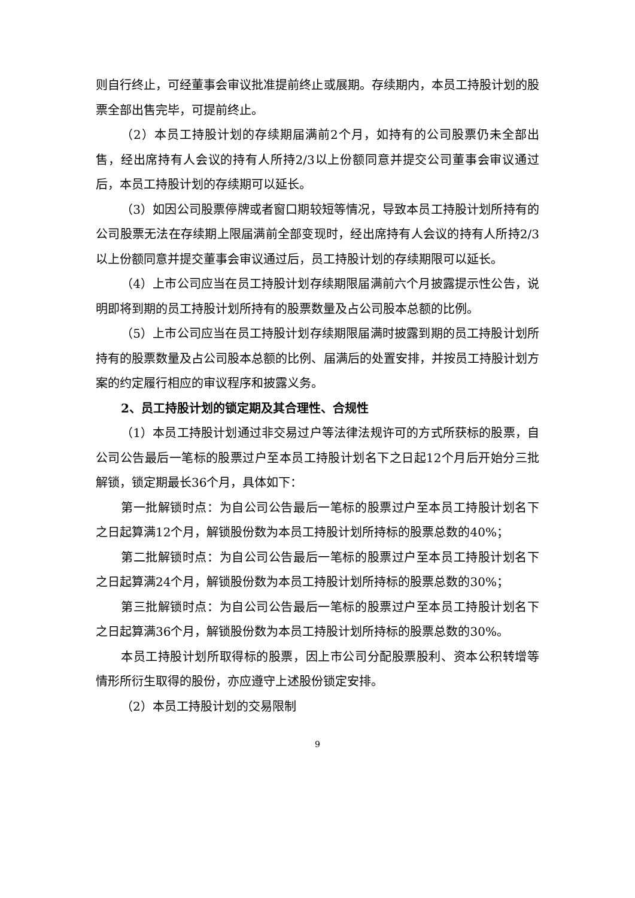则自行终止，可经董事会审议批准提前终止或展期。存续期内，本员工持股计划的股票全部出售完毕，可提前终止。
（2）本员工持股计划的存续期届满前2个月，如持有的公司股票仍未全部出售，经出席持有人会议的持有人所持2/3以上份额同意并提交公司董事会审议通过后，本员工持股计划的存续期可以延长。
（3）如因公司股票停牌或者窗口期较短等情况，导致本员工持股计划所持有的公司股票无法在存续期上限届满前全部变现时，经出席持有人会议的持有人所持2/3以上份额同意并提交董事会审议通过后，员工持股计划的存续期限可以延长。
（4）上市公司应当在员工持股计划存续期限届满前六个月披露提示性公告，说明即将到期的员工持股计划所持有的股票数量及占公司股本总额的比例。
（5）上市公司应当在员工持股计划存续期限届满时披露到期的员工持股计划所持有的股票数量及占公司股本总额的比例、届满后的处置安排，并按员工持股计划方案的约定履行相应的审议程序和披露义务。
2、员工持股计划的锁定期及其合理性、合规性
（1）本员工持股计划通过非交易过户等法律法规许可的方式所获标的股票，自公司公告最后一笔标的股票过户至本员工持股计划名下之日起12个月后开始分三批解锁，锁定期最长36个月，具体如下：
第一批解锁时点：为自公司公告最后一笔标的股票过户至本员工持股计划名下之日起算满12个月，解锁股份数为本员工持股计划所持标的股票总数的40%；
第二批解锁时点：为自公司公告最后一笔标的股票过户至本员工持股计划名下之日起算满24个月，解锁股份数为本员工持股计划所持标的股票总数的30%；
第三批解锁时点：为自公司公告最后一笔标的股票过户至本员工持股计划名下之日起算满36个月，解锁股份数为本员工持股计划所持标的股票总数的30%。
本员工持股计划所取得标的股票，因上市公司分配股票股利、资本公积转增等情形所衍生取得的股份，亦应遵守上述股份锁定安排。
（2）本员工持股计划的交易限制
9